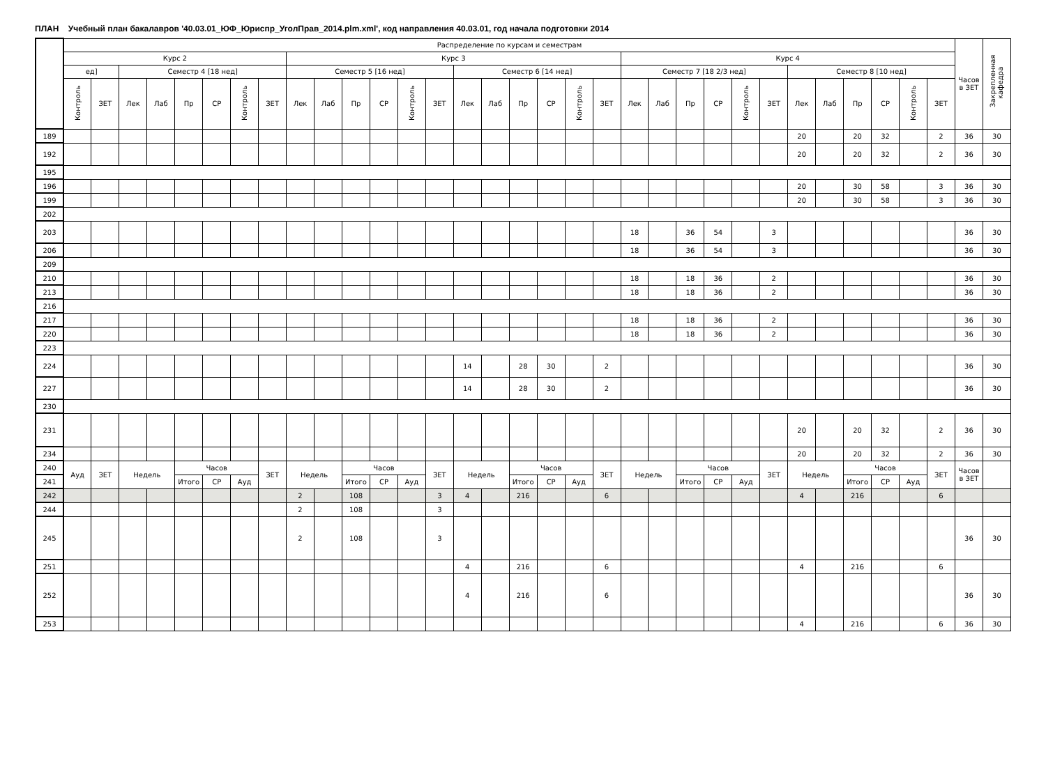ПЛАН Учебный план бакалавров '40.03.01_ЮФ_Юриспр_УголПрав_2014.plm.xml', код направления 40.03.01, год начала подготовки 2014
| | Распределение по курсам и семестрам | | | | | | | | | | | | | | | | | | | | | | | | | | | | | | | | Часов в ЗЕТ | Закрепленная кафедра |
| --- | --- | --- | --- | --- | --- | --- | --- | --- | --- | --- | --- | --- | --- | --- | --- | --- | --- | --- | --- | --- | --- | --- | --- | --- | --- | --- | --- | --- | --- | --- | --- | --- | --- | --- |
| | Курс 2 | | | | | | | | Курс 3 | | | | | | | | | | | | Курс 4 | | | | | | | | | | | | | |
| | ед] | | Семестр 4 [18 нед] | | | | | | Семестр 5 [16 нед] | | | | | | Семестр 6 [14 нед] | | | | | | Семестр 7 [18 2/3 нед] | | | | | | Семестр 8 [10 нед] | | | | | | | |
| | Контроль | ЗЕТ | Лек | Лаб | Пр | СР | Контроль | ЗЕТ | Лек | Лаб | Пр | СР | Контроль | ЗЕТ | Лек | Лаб | Пр | СР | Контроль | ЗЕТ | Лек | Лаб | Пр | СР | Контроль | ЗЕТ | Лек | Лаб | Пр | СР | Контроль | ЗЕТ | | |
| 189 | | | | | | | | | | | | | | | | | | | | | | | | | | | 20 | | 20 | 32 | | 2 | 36 | 30 |
| 192 | | | | | | | | | | | | | | | | | | | | | | | | | | | 20 | | 20 | 32 | | 2 | 36 | 30 |
| 195 | | | | | | | | | | | | | | | | | | | | | | | | | | | | | | | | | | |
| 196 | | | | | | | | | | | | | | | | | | | | | | | | | | | 20 | | 30 | 58 | | 3 | 36 | 30 |
| 199 | | | | | | | | | | | | | | | | | | | | | | | | | | | 20 | | 30 | 58 | | 3 | 36 | 30 |
| 202 | | | | | | | | | | | | | | | | | | | | | | | | | | | | | | | | | | |
| 203 | | | | | | | | | | | | | | | | | | | | | 18 | | 36 | 54 | | 3 | | | | | | | 36 | 30 |
| 206 | | | | | | | | | | | | | | | | | | | | | 18 | | 36 | 54 | | 3 | | | | | | | 36 | 30 |
| 209 | | | | | | | | | | | | | | | | | | | | | | | | | | | | | | | | | | |
| 210 | | | | | | | | | | | | | | | | | | | | | 18 | | 18 | 36 | | 2 | | | | | | | 36 | 30 |
| 213 | | | | | | | | | | | | | | | | | | | | | 18 | | 18 | 36 | | 2 | | | | | | | 36 | 30 |
| 216 | | | | | | | | | | | | | | | | | | | | | | | | | | | | | | | | | | |
| 217 | | | | | | | | | | | | | | | | | | | | | 18 | | 18 | 36 | | 2 | | | | | | | 36 | 30 |
| 220 | | | | | | | | | | | | | | | | | | | | | 18 | | 18 | 36 | | 2 | | | | | | | 36 | 30 |
| 223 | | | | | | | | | | | | | | | | | | | | | | | | | | | | | | | | | | |
| 224 | | | | | | | | | | | | | | | 14 | | 28 | 30 | | 2 | | | | | | | | | | | | | 36 | 30 |
| 227 | | | | | | | | | | | | | | | 14 | | 28 | 30 | | 2 | | | | | | | | | | | | | 36 | 30 |
| 230 | | | | | | | | | | | | | | | | | | | | | | | | | | | | | | | | | | |
| 231 | | | | | | | | | | | | | | | | | | | | | | | | | | | 20 | | 20 | 32 | | 2 | 36 | 30 |
| 234 | | | | | | | | | | | | | | | | | | | | | | | | | | | 20 | | 20 | 32 | | 2 | 36 | 30 |
| 240 | Ауд | ЗЕТ | Недель | | Часов | | | ЗЕТ | Недель | | Часов | | | ЗЕТ | Недель | | Часов | | | ЗЕТ | Недель | | Часов | | | ЗЕТ | Недель | | Часов | | | ЗЕТ | Часов в ЗЕТ | |
| 241 | | | | | Итого | СР | Ауд | | | | Итого | СР | Ауд | | | | Итого | СР | Ауд | | | | Итого | СР | Ауд | | | | Итого | СР | Ауд | | | |
| 242 | | | | | | | | | 2 | | 108 | | | 3 | 4 | | 216 | | | 6 | | | | | | | 4 | | 216 | | | 6 | | |
| 244 | | | | | | | | | 2 | | 108 | | | 3 | | | | | | | | | | | | | | | | | | | | |
| 245 | | | | | | | | | 2 | | 108 | | | 3 | | | | | | | | | | | | | | | | | | | 36 | 30 |
| 251 | | | | | | | | | | | | | | | 4 | | 216 | | | 6 | | | | | | | 4 | | 216 | | | 6 | | |
| 252 | | | | | | | | | | | | | | | 4 | | 216 | | | 6 | | | | | | | | | | | | | 36 | 30 |
| 253 | | | | | | | | | | | | | | | | | | | | | | | | | | | 4 | | 216 | | | 6 | 36 | 30 |